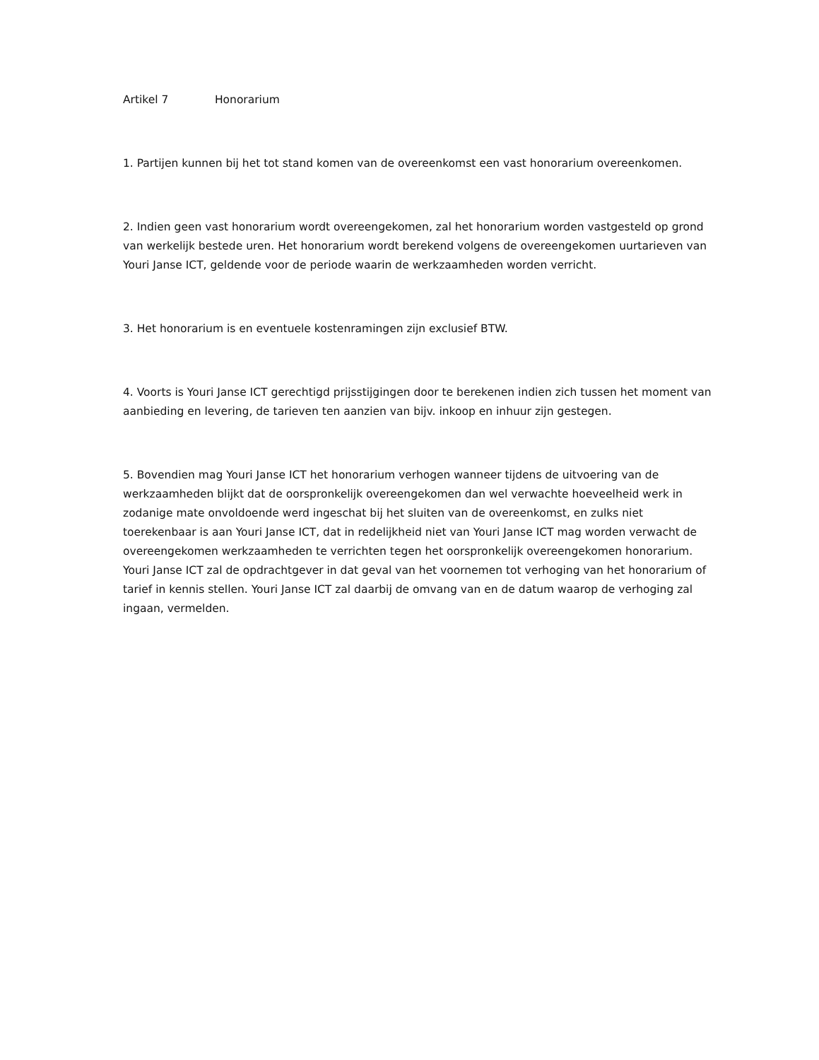Artikel 7 Honorarium
1. Partijen kunnen bij het tot stand komen van de overeenkomst een vast honorarium overeenkomen.
2. Indien geen vast honorarium wordt overeengekomen, zal het honorarium worden vastgesteld op grond van werkelijk bestede uren. Het honorarium wordt berekend volgens de overeengekomen uurtarieven van Youri Janse ICT, geldende voor de periode waarin de werkzaamheden worden verricht.
3. Het honorarium is en eventuele kostenramingen zijn exclusief BTW.
4. Voorts is Youri Janse ICT gerechtigd prijsstijgingen door te berekenen indien zich tussen het moment van aanbieding en levering, de tarieven ten aanzien van bijv. inkoop en inhuur zijn gestegen.
5. Bovendien mag Youri Janse ICT het honorarium verhogen wanneer tijdens de uitvoering van de werkzaamheden blijkt dat de oorspronkelijk overeengekomen dan wel verwachte hoeveelheid werk in zodanige mate onvoldoende werd ingeschat bij het sluiten van de overeenkomst, en zulks niet toerekenbaar is aan Youri Janse ICT, dat in redelijkheid niet van Youri Janse ICT mag worden verwacht de overeengekomen werkzaamheden te verrichten tegen het oorspronkelijk overeengekomen honorarium. Youri Janse ICT zal de opdrachtgever in dat geval van het voornemen tot verhoging van het honorarium of tarief in kennis stellen. Youri Janse ICT zal daarbij de omvang van en de datum waarop de verhoging zal ingaan, vermelden.